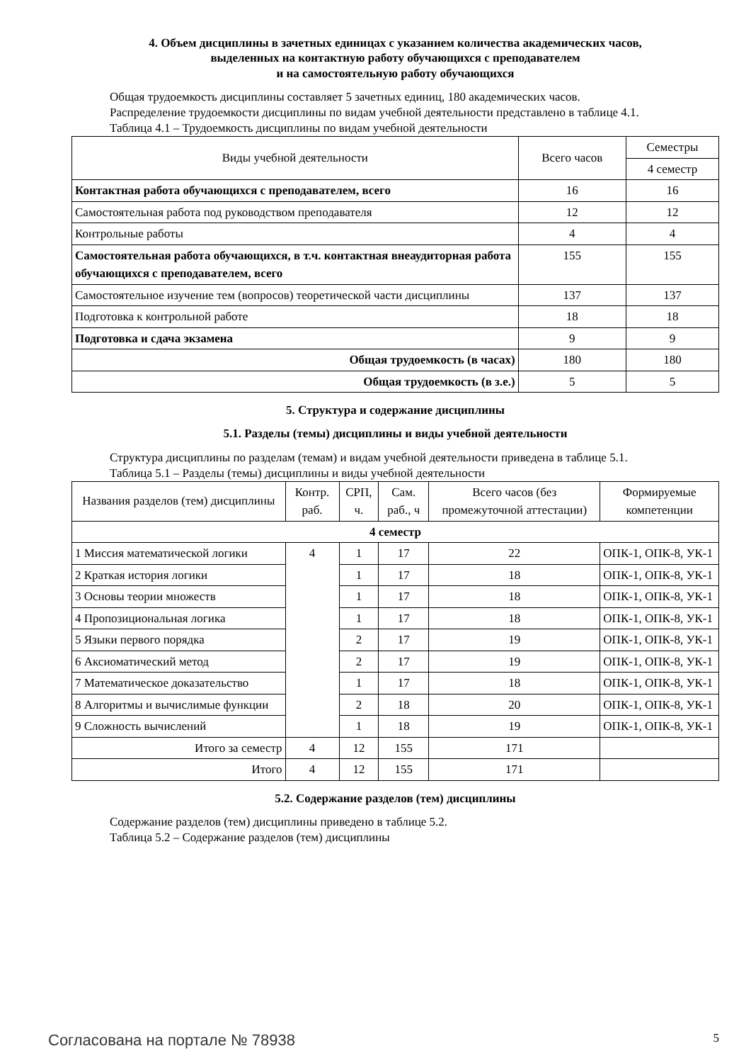4. Объем дисциплины в зачетных единицах с указанием количества академических часов,
выделенных на контактную работу обучающихся с преподавателем
и на самостоятельную работу обучающихся
Общая трудоемкость дисциплины составляет 5 зачетных единиц, 180 академических часов.
Распределение трудоемкости дисциплины по видам учебной деятельности представлено в таблице 4.1.
Таблица 4.1 – Трудоемкость дисциплины по видам учебной деятельности
| Виды учебной деятельности | Всего часов | Семестры |
| --- | --- | --- |
| | | 4 семестр |
| Контактная работа обучающихся с преподавателем, всего | 16 | 16 |
| Самостоятельная работа под руководством преподавателя | 12 | 12 |
| Контрольные работы | 4 | 4 |
| Самостоятельная работа обучающихся, в т.ч. контактная внеаудиторная работа обучающихся с преподавателем, всего | 155 | 155 |
| Самостоятельное изучение тем (вопросов) теоретической части дисциплины | 137 | 137 |
| Подготовка к контрольной работе | 18 | 18 |
| Подготовка и сдача экзамена | 9 | 9 |
| Общая трудоемкость (в часах) | 180 | 180 |
| Общая трудоемкость (в з.е.) | 5 | 5 |
5. Структура и содержание дисциплины
5.1. Разделы (темы) дисциплины и виды учебной деятельности
Структура дисциплины по разделам (темам) и видам учебной деятельности приведена в таблице 5.1.
Таблица 5.1 – Разделы (темы) дисциплины и виды учебной деятельности
| Названия разделов (тем) дисциплины | Контр. раб. | СРП, ч. | Сам. раб., ч | Всего часов (без промежуточной аттестации) | Формируемые компетенции |
| --- | --- | --- | --- | --- | --- |
| 4 семестр | | | | | |
| 1 Миссия математической логики | 4 | 1 | 17 | 22 | ОПК-1, ОПК-8, УК-1 |
| 2 Краткая история логики | | 1 | 17 | 18 | ОПК-1, ОПК-8, УК-1 |
| 3 Основы теории множеств | | 1 | 17 | 18 | ОПК-1, ОПК-8, УК-1 |
| 4 Пропозициональная логика | | 1 | 17 | 18 | ОПК-1, ОПК-8, УК-1 |
| 5 Языки первого порядка | | 2 | 17 | 19 | ОПК-1, ОПК-8, УК-1 |
| 6 Аксиоматический метод | | 2 | 17 | 19 | ОПК-1, ОПК-8, УК-1 |
| 7 Математическое доказательство | | 1 | 17 | 18 | ОПК-1, ОПК-8, УК-1 |
| 8 Алгоритмы и вычислимые функции | | 2 | 18 | 20 | ОПК-1, ОПК-8, УК-1 |
| 9 Сложность вычислений | | 1 | 18 | 19 | ОПК-1, ОПК-8, УК-1 |
| Итого за семестр | 4 | 12 | 155 | 171 | |
| Итого | 4 | 12 | 155 | 171 | |
5.2. Содержание разделов (тем) дисциплины
Содержание разделов (тем) дисциплины приведено в таблице 5.2.
Таблица 5.2 – Содержание разделов (тем) дисциплины
Согласована на портале № 78938 5